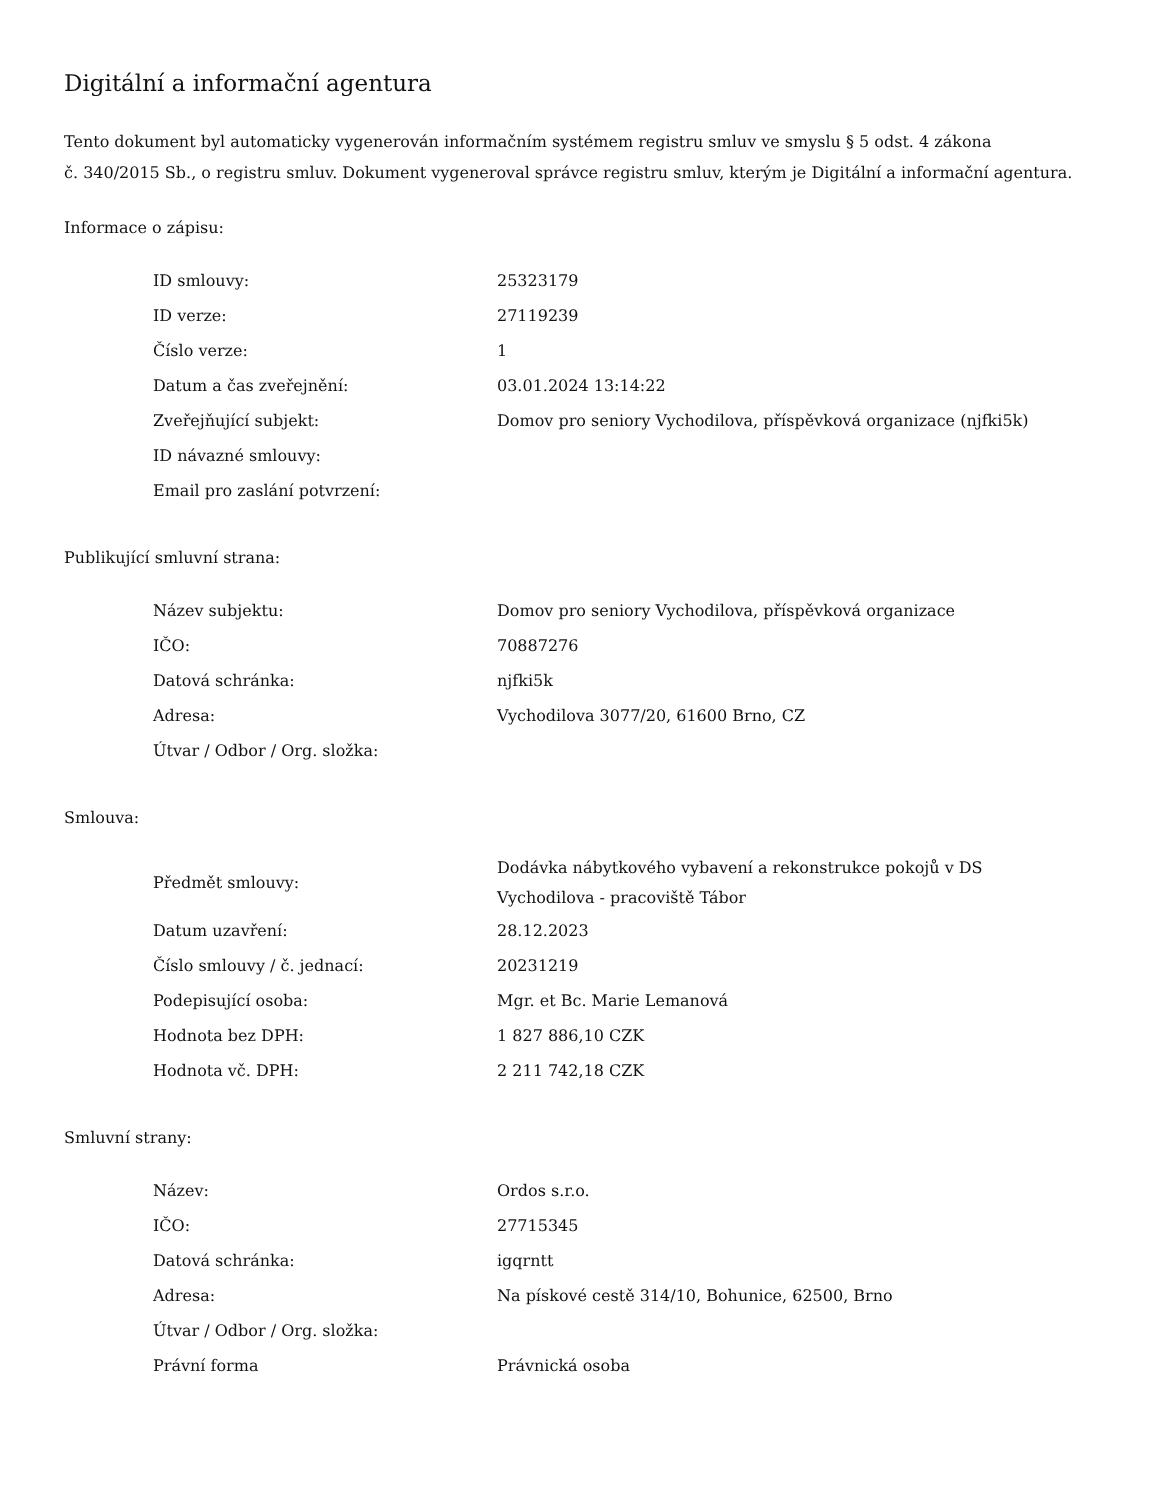Digitální a informační agentura
Tento dokument byl automaticky vygenerován informačním systémem registru smluv ve smyslu § 5 odst. 4 zákona
č. 340/2015 Sb., o registru smluv. Dokument vygeneroval správce registru smluv, kterým je Digitální a informační agentura.
Informace o zápisu:
| ID smlouvy: | 25323179 |
| ID verze: | 27119239 |
| Číslo verze: | 1 |
| Datum a čas zveřejnění: | 03.01.2024 13:14:22 |
| Zveřejňující subjekt: | Domov pro seniory Vychodilova, příspěvková organizace (njfki5k) |
| ID návazné smlouvy: | |
| Email pro zaslání potvrzení: | |
Publikující smluvní strana:
| Název subjektu: | Domov pro seniory Vychodilova, příspěvková organizace |
| IČO: | 70887276 |
| Datová schránka: | njfki5k |
| Adresa: | Vychodilova 3077/20, 61600 Brno, CZ |
| Útvar / Odbor / Org. složka: | |
Smlouva:
| Předmět smlouvy: | Dodávka nábytkového vybavení a rekonstrukce pokojů v DS Vychodilova - pracoviště Tábor |
| Datum uzavření: | 28.12.2023 |
| Číslo smlouvy / č. jednací: | 20231219 |
| Podepisující osoba: | Mgr. et Bc. Marie Lemanová |
| Hodnota bez DPH: | 1 827 886,10 CZK |
| Hodnota vč. DPH: | 2 211 742,18 CZK |
Smluvní strany:
| Název: | Ordos s.r.o. |
| IČO: | 27715345 |
| Datová schránka: | igqrntt |
| Adresa: | Na pískové cestě 314/10, Bohunice, 62500, Brno |
| Útvar / Odbor / Org. složka: | |
| Právní forma | Právnická osoba |